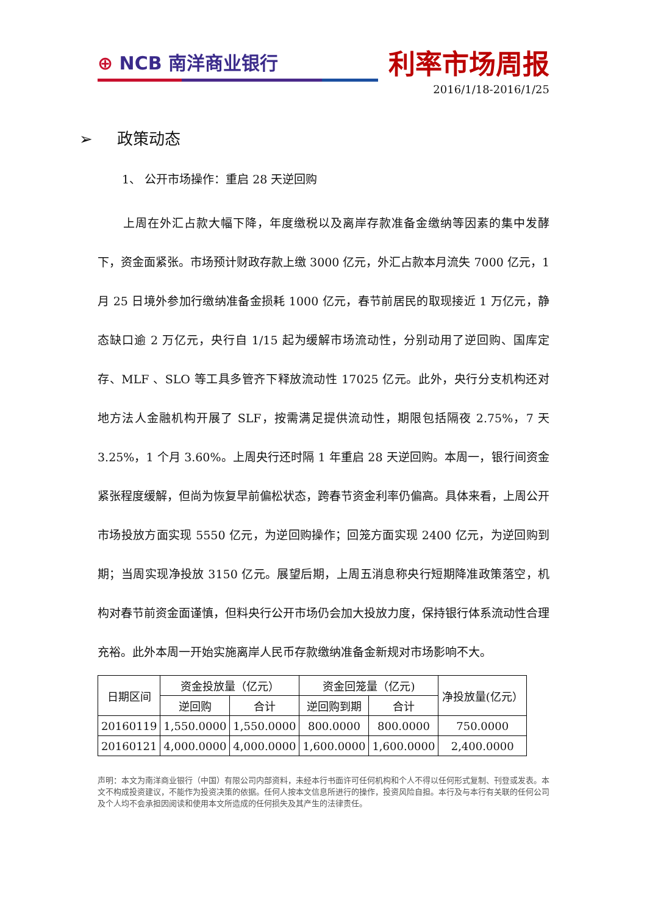⊕ NCB 南洋商业银行
利率市场周报
2016/1/18-2016/1/25
➢ 政策动态
1、 公开市场操作：重启 28 天逆回购
上周在外汇占款大幅下降，年度缴税以及离岸存款准备金缴纳等因素的集中发酵下，资金面紧张。市场预计财政存款上缴 3000 亿元，外汇占款本月流失 7000 亿元，1 月 25 日境外参加行缴纳准备金损耗 1000 亿元，春节前居民的取现接近 1 万亿元，静态缺口逾 2 万亿元，央行自 1/15 起为缓解市场流动性，分别动用了逆回购、国库定存、MLF 、SLO 等工具多管齐下释放流动性 17025 亿元。此外，央行分支机构还对地方法人金融机构开展了 SLF，按需满足提供流动性，期限包括隔夜 2.75%，7 天 3.25%，1 个月 3.60%。上周央行还时隔 1 年重启 28 天逆回购。本周一，银行间资金紧张程度缓解，但尚为恢复早前偏松状态，跨春节资金利率仍偏高。具体来看，上周公开市场投放方面实现 5550 亿元，为逆回购操作；回笼方面实现 2400 亿元，为逆回购到期；当周实现净投放 3150 亿元。展望后期，上周五消息称央行短期降准政策落空，机构对春节前资金面谨慎，但料央行公开市场仍会加大投放力度，保持银行体系流动性合理充裕。此外本周一开始实施离岸人民币存款缴纳准备金新规对市场影响不大。
| 日期区间 | 资金投放量（亿元） | | 资金回笼量（亿元) | | 净投放量(亿元） |
| --- | --- | --- | --- | --- | --- |
| | 逆回购 | 合计 | 逆回购到期 | 合计 | |
| 20160119 | 1,550.0000 | 1,550.0000 | 800.0000 | 800.0000 | 750.0000 |
| 20160121 | 4,000.0000 | 4,000.0000 | 1,600.0000 | 1,600.0000 | 2,400.0000 |
声明：本文为南洋商业银行（中国）有限公司内部资料，未经本行书面许可任何机构和个人不得以任何形式复制、刊登或发表。本文不构成投资建议，不能作为投资决策的依据。任何人按本文信息所进行的操作，投资风险自担。本行及与本行有关联的任何公司及个人均不会承担因阅读和使用本文所造成的任何损失及其产生的法律责任。